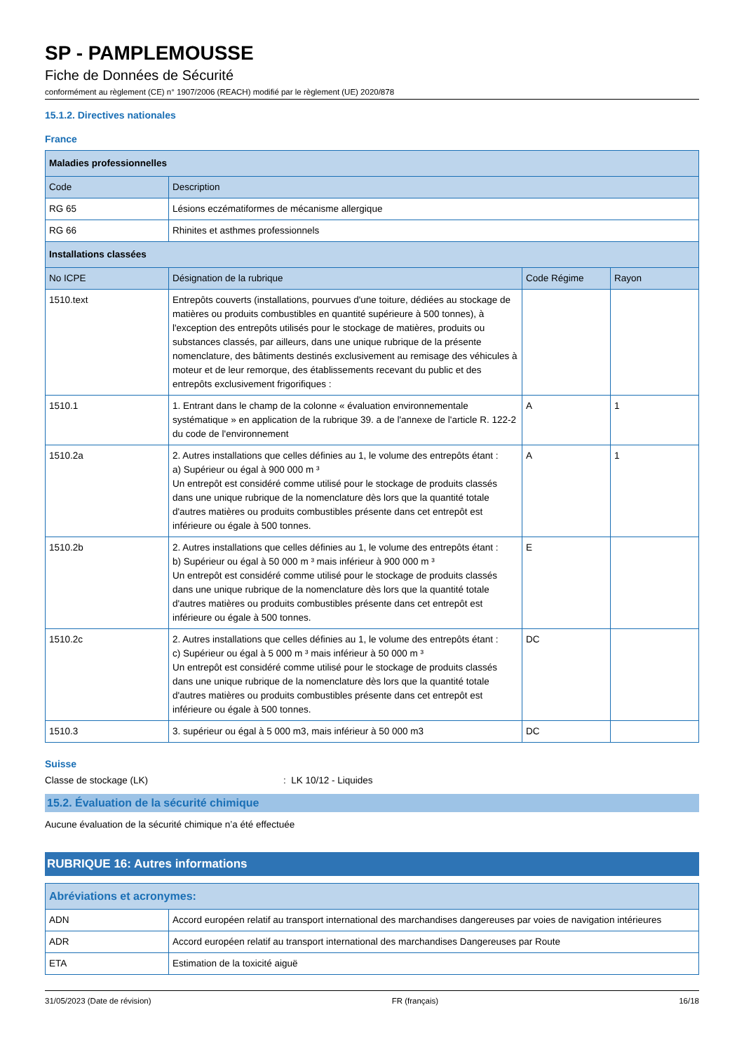SP - PAMPLEMOUSSE
Fiche de Données de Sécurité
conformément au règlement (CE) n° 1907/2006 (REACH) modifié par le règlement (UE) 2020/878
15.1.2. Directives nationales
France
| Maladies professionnelles | | | |
| --- | --- | --- | --- |
| Code | Description | | |
| RG 65 | Lésions eczématiformes de mécanisme allergique | | |
| RG 66 | Rhinites et asthmes professionnels | | |
| Installations classées | | | |
| No ICPE | Désignation de la rubrique | Code Régime | Rayon |
| 1510.text | Entrepôts couverts (installations, pourvues d'une toiture, dédiées au stockage de matières ou produits combustibles en quantité supérieure à 500 tonnes), à l'exception des entrepôts utilisés pour le stockage de matières, produits ou substances classés, par ailleurs, dans une unique rubrique de la présente nomenclature, des bâtiments destinés exclusivement au remisage des véhicules à moteur et de leur remorque, des établissements recevant du public et des entrepôts exclusivement frigorifiques : | | |
| 1510.1 | 1. Entrant dans le champ de la colonne « évaluation environnementale systématique » en application de la rubrique 39. a de l'annexe de l'article R. 122-2 du code de l'environnement | A | 1 |
| 1510.2a | 2. Autres installations que celles définies au 1, le volume des entrepôts étant : a) Supérieur ou égal à 900 000 m ³ Un entrepôt est considéré comme utilisé pour le stockage de produits classés dans une unique rubrique de la nomenclature dès lors que la quantité totale d'autres matières ou produits combustibles présente dans cet entrepôt est inférieure ou égale à 500 tonnes. | A | 1 |
| 1510.2b | 2. Autres installations que celles définies au 1, le volume des entrepôts étant : b) Supérieur ou égal à 50 000 m ³ mais inférieur à 900 000 m ³ Un entrepôt est considéré comme utilisé pour le stockage de produits classés dans une unique rubrique de la nomenclature dès lors que la quantité totale d'autres matières ou produits combustibles présente dans cet entrepôt est inférieure ou égale à 500 tonnes. | E | |
| 1510.2c | 2. Autres installations que celles définies au 1, le volume des entrepôts étant : c) Supérieur ou égal à 5 000 m ³ mais inférieur à 50 000 m ³ Un entrepôt est considéré comme utilisé pour le stockage de produits classés dans une unique rubrique de la nomenclature dès lors que la quantité totale d'autres matières ou produits combustibles présente dans cet entrepôt est inférieure ou égale à 500 tonnes. | DC | |
| 1510.3 | 3. supérieur ou égal à 5 000 m3, mais inférieur à 50 000 m3 | DC | |
Suisse
Classe de stockage (LK): LK 10/12 - Liquides
15.2. Évaluation de la sécurité chimique
Aucune évaluation de la sécurité chimique n’a été effectuée
RUBRIQUE 16: Autres informations
| Abréviations et acronymes: | |
| --- | --- |
| ADN | Accord européen relatif au transport international des marchandises dangereuses par voies de navigation intérieures |
| ADR | Accord européen relatif au transport international des marchandises Dangereuses par Route |
| ETA | Estimation de la toxicité aiguë |
31/05/2023 (Date de révision) FR (français) 16/18